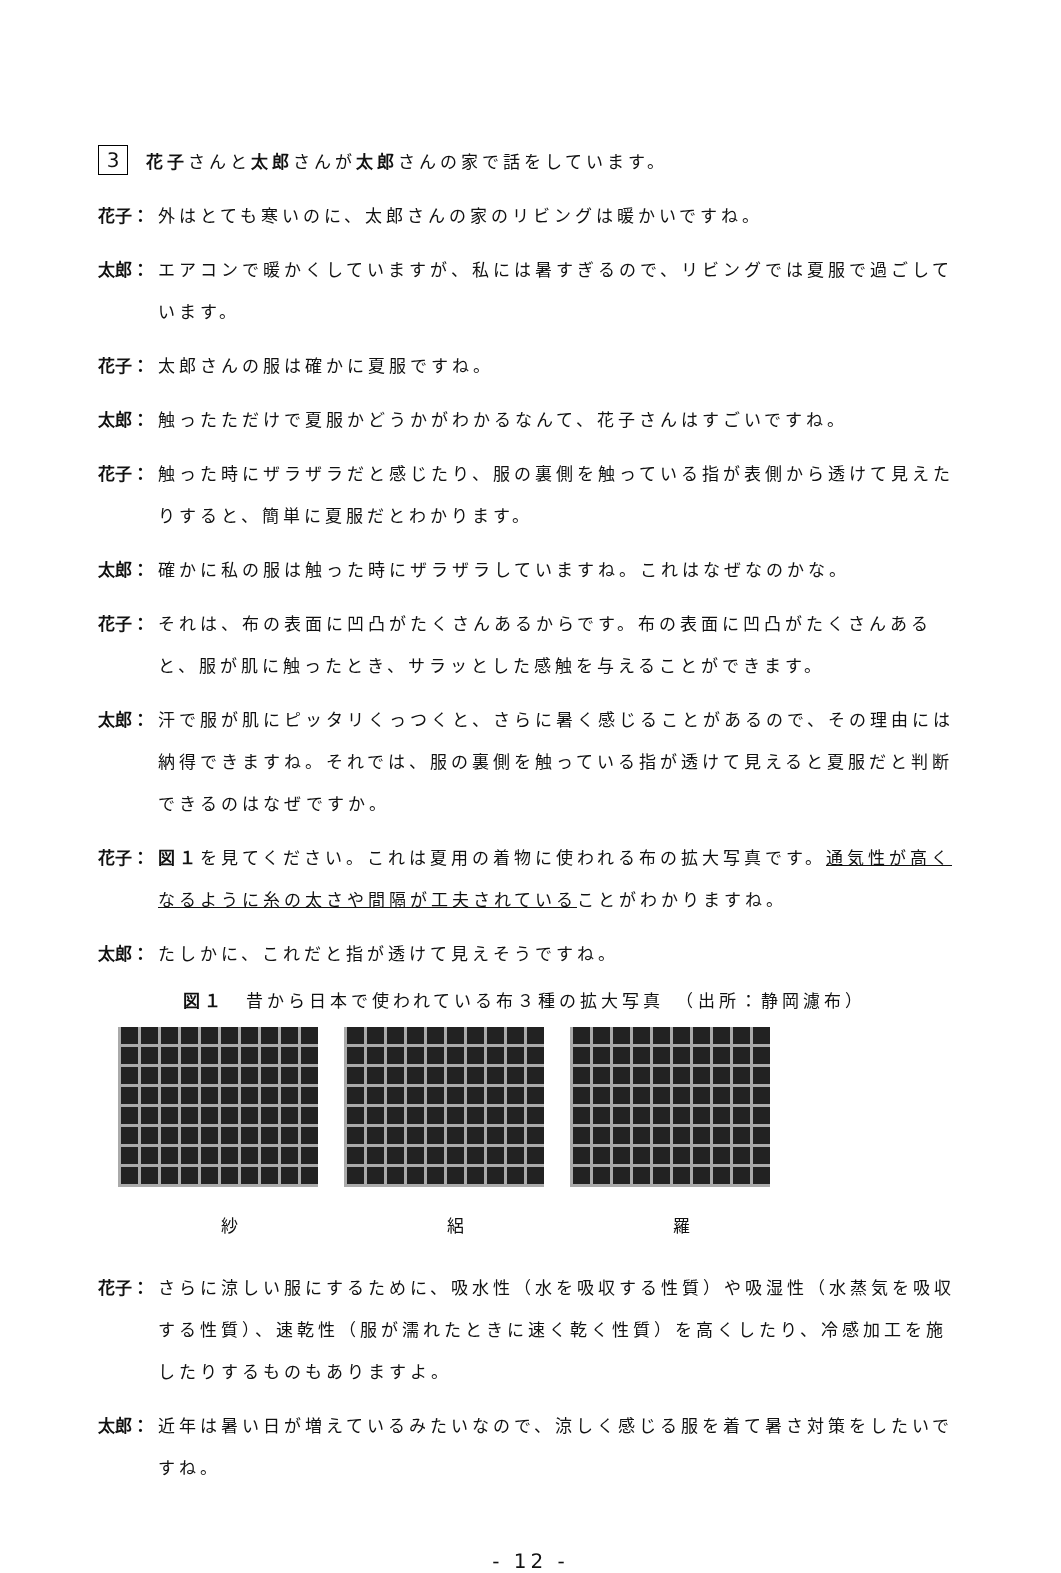3 花子さんと太郎さんが太郎さんの家で話をしています。
花子： 外はとても寒いのに、太郎さんの家のリビングは暖かいですね。
太郎： エアコンで暖かくしていますが、私には暑すぎるので、リビングでは夏服で過ごしています。
花子： 太郎さんの服は確かに夏服ですね。
太郎： 触ったただけで夏服かどうかがわかるなんて、花子さんはすごいですね。
花子： 触った時にザラザラだと感じたり、服の裏側を触っている指が表側から透けて見えたりすると、簡単に夏服だとわかります。
太郎： 確かに私の服は触った時にザラザラしていますね。これはなぜなのかな。
花子： それは、布の表面に凹凸がたくさんあるからです。布の表面に凹凸がたくさんあると、服が肌に触ったとき、サラッとした感触を与えることができます。
太郎： 汗で服が肌にピッタリくっつくと、さらに暑く感じることがあるので、その理由には納得できますね。それでは、服の裏側を触っている指が透けて見えると夏服だと判断できるのはなぜですか。
花子： 図１を見てください。これは夏用の着物に使われる布の拡大写真です。通気性が高くなるように糸の太さや間隔が工夫されていることがわかりますね。
太郎： たしかに、これだと指が透けて見えそうですね。
図１　昔から日本で使われている布３種の拡大写真　（出所：静岡濾布）
紗 絽 羅
花子： さらに涼しい服にするために、吸水性（水を吸収する性質）や吸湿性（水蒸気を吸収する性質）、速乾性（服が濡れたときに速く乾く性質）を高くしたり、冷感加工を施したりするものもありますよ。
太郎： 近年は暑い日が増えているみたいなので、涼しく感じる服を着て暑さ対策をしたいですね。
- 12 -